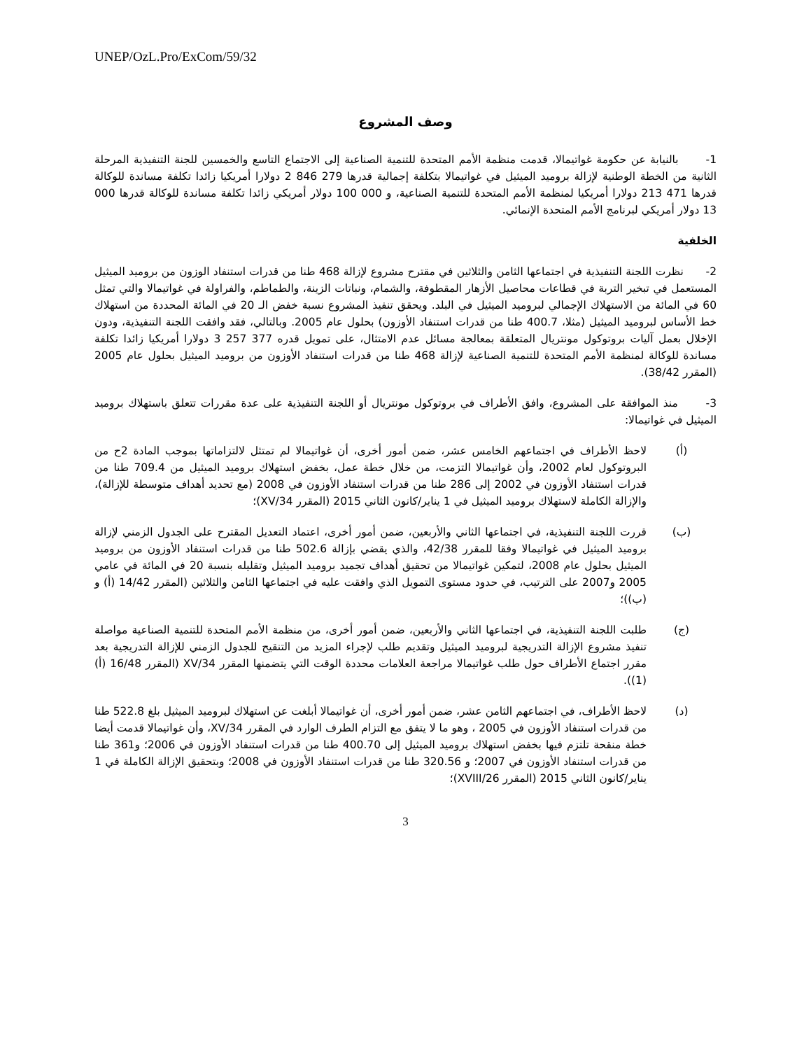UNEP/OzL.Pro/ExCom/59/32
وصف المشروع
1- بالنيابة عن حكومة غواتيمالا، قدمت منظمة الأمم المتحدة للتنمية الصناعية إلى الاجتماع التاسع والخمسين للجنة التنفيذية المرحلة الثانية من الخطة الوطنية لإزالة بروميد الميثيل في غواتيمالا بتكلفة إجمالية قدرها 279 846 2 دولارا أمريكيا زائدا تكلفة مساندة للوكالة قدرها 471 213 دولارا أمريكيا لمنظمة الأمم المتحدة للتنمية الصناعية، و 000 100 دولار أمريكي زائدا تكلفة مساندة للوكالة قدرها 000 13 دولار أمريكي لبرنامج الأمم المتحدة الإنمائي.
الخلفية
2- نظرت اللجنة التنفيذية في اجتماعها الثامن والثلاثين في مقترح مشروع لإزالة 468 طنا من قدرات استنفاد الوزون من بروميد الميثيل المستعمل في تبخير التربة في قطاعات محاصيل الأزهار المقطوفة، والشمام، ونباتات الزينة، والطماطم، والفراولة في غواتيمالا والتي تمثل 60 في المائة من الاستهلاك الإجمالي لبروميد الميثيل في البلد. ويحقق تنفيذ المشروع نسبة خفض الـ 20 في المائة المحددة من استهلاك خط الأساس لبروميد الميثيل (مثلا، 400.7 طنا من قدرات استنفاد الأوزون) بحلول عام 2005. وبالتالي، فقد وافقت اللجنة التنفيذية، ودون الإخلال بعمل آليات بروتوكول مونتريال المتعلقة بمعالجة مسائل عدم الامتثال، على تمويل قدره 377 257 3 دولارا أمريكيا زائدا تكلفة مساندة للوكالة لمنظمة الأمم المتحدة للتنمية الصناعية لإزالة 468 طنا من قدرات استنفاد الأوزون من بروميد الميثيل بحلول عام 2005 (المقرر 38/42).
3- منذ الموافقة على المشروع، وافق الأطراف في بروتوكول مونتريال أو اللجنة التنفيذية على عدة مقررات تتعلق باستهلاك بروميد الميثيل في غواتيمالا:
(أ) لاحظ الأطراف في اجتماعهم الخامس عشر، ضمن أمور أخرى، أن غواتيمالا لم تمتثل لالتزاماتها بموجب المادة 2ح من البروتوكول لعام 2002، وأن غواتيمالا التزمت، من خلال خطة عمل، بخفض استهلاك بروميد الميثيل من 709.4 طنا من قدرات استنفاد الأوزون في 2002 إلى 286 طنا من قدرات استنفاد الأوزون في 2008 (مع تحديد أهداف متوسطة للإزالة)، والإزالة الكاملة لاستهلاك بروميد الميثيل في 1 يناير/كانون الثاني 2015 (المقرر 34/XV)؛
(ب) قررت اللجنة التنفيذية، في اجتماعها الثاني والأربعين، ضمن أمور أخرى، اعتماد التعديل المقترح على الجدول الزمني لإزالة بروميد الميثيل في غواتيمالا وفقا للمقرر 42/38، والذي يقضي بإزالة 502.6 طنا من قدرات استنفاد الأوزون من بروميد الميثيل بحلول عام 2008، لتمكين غواتيمالا من تحقيق أهداف تجميد بروميد الميثيل وتقليله بنسبة 20 في المائة في عامي 2005 و2007 على الترتيب، في حدود مستوى التمويل الذي وافقت عليه في اجتماعها الثامن والثلاثين (المقرر 14/42 (أ) و (ب))؛
(ج) طلبت اللجنة التنفيذية، في اجتماعها الثاني والأربعين، ضمن أمور أخرى، من منظمة الأمم المتحدة للتنمية الصناعية مواصلة تنفيذ مشروع الإزالة التدريجية لبروميد الميثيل وتقديم طلب لإجراء المزيد من التنقيح للجدول الزمني للإزالة التدريجية بعد مقرر اجتماع الأطراف حول طلب غواتيمالا مراجعة العلامات محددة الوقت التي يتضمنها المقرر 34/XV (المقرر 16/48 (أ) (1)).
(د) لاحظ الأطراف، في اجتماعهم الثامن عشر، ضمن أمور أخرى، أن غواتيمالا أبلغت عن استهلاك لبروميد الميثيل بلغ 522.8 طنا من قدرات استنفاد الأوزون في 2005 ، وهو ما لا يتفق مع التزام الطرف الوارد في المقرر 34/XV، وأن غواتيمالا قدمت أيضا خطة منقحة تلتزم فيها بخفض استهلاك بروميد الميثيل إلى 400.70 طنا من قدرات استنفاد الأوزون في 2006؛ و361 طنا من قدرات استنفاد الأوزون في 2007؛ و 320.56 طنا من قدرات استنفاد الأوزون في 2008؛ وبتحقيق الإزالة الكاملة في 1 يناير/كانون الثاني 2015 (المقرر 26/XVIII)؛
3